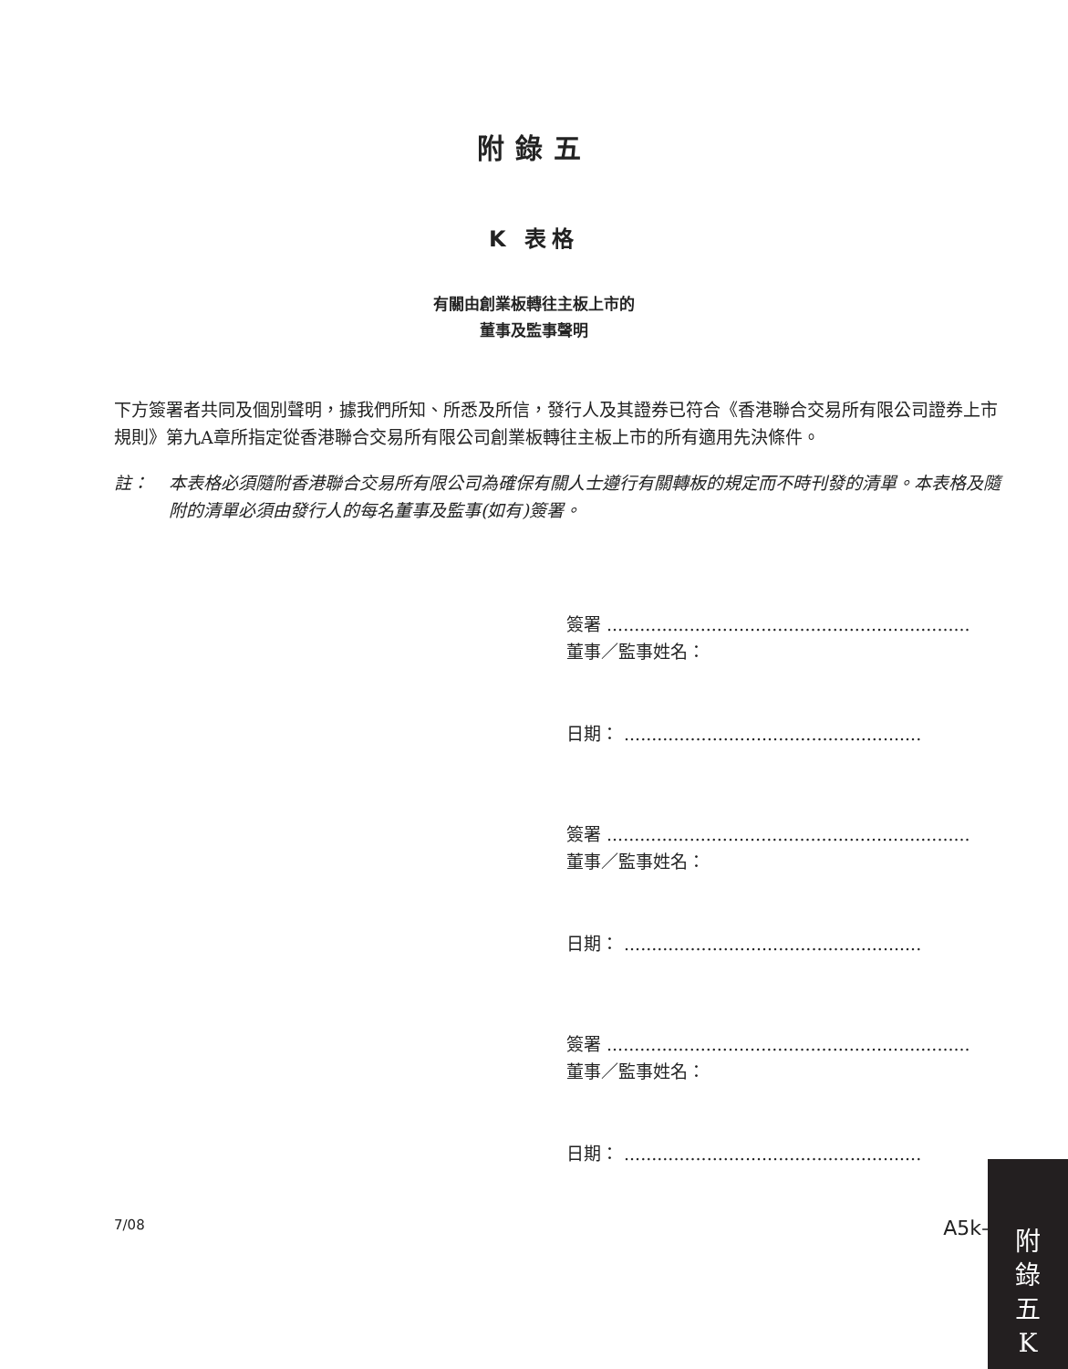附錄五
K 表格
有關由創業板轉往主板上市的
董事及監事聲明
下方簽署者共同及個別聲明，據我們所知、所悉及所信，發行人及其證券已符合《香港聯合交易所有限公司證券上市規則》第九A章所指定從香港聯合交易所有限公司創業板轉往主板上市的所有適用先決條件。
註： 本表格必須隨附香港聯合交易所有限公司為確保有關人士遵行有關轉板的規定而不時刊發的清單。本表格及隨附的清單必須由發行人的每名董事及監事(如有)簽署。
簽署 ..................................................................
董事／監事姓名：
日期： ......................................................
簽署 ..................................................................
董事／監事姓名：
日期： ......................................................
簽署 ..................................................................
董事／監事姓名：
日期： ......................................................
7/08 A5k–1
附
錄
五
K